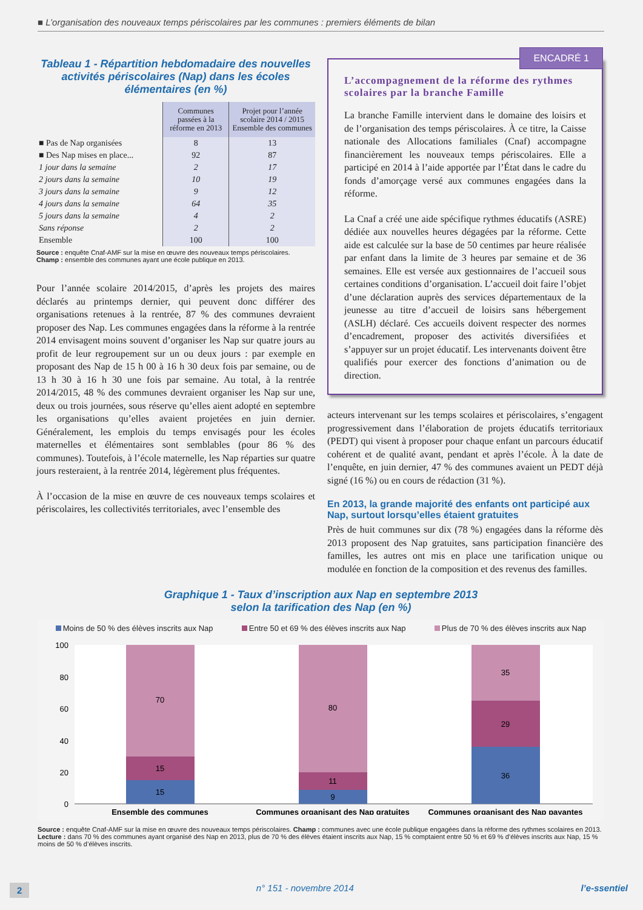■ L’organisation des nouveaux temps périscolaires par les communes : premiers éléments de bilan
Tableau 1 - Répartition hebdomadaire des nouvelles activités périscolaires (Nap) dans les écoles élémentaires (en %)
| | Communes passées à la réforme en 2013 | Projet pour l’année scolaire 2014 / 2015 Ensemble des communes |
| --- | --- | --- |
| ■ Pas de Nap organisées | 8 | 13 |
| ■ Des Nap mises en place... | 92 | 87 |
| 1 jour dans la semaine | 2 | 17 |
| 2 jours dans la semaine | 10 | 19 |
| 3 jours dans la semaine | 9 | 12 |
| 4 jours dans la semaine | 64 | 35 |
| 5 jours dans la semaine | 4 | 2 |
| Sans réponse | 2 | 2 |
| Ensemble | 100 | 100 |
Source : enquête Cnaf-AMF sur la mise en œuvre des nouveaux temps périscolaires.
Champ : ensemble des communes ayant une école publique en 2013.
Pour l’année scolaire 2014/2015, d’après les projets des maires déclarés au printemps dernier, qui peuvent donc différer des organisations retenues à la rentrée, 87 % des communes devraient proposer des Nap. Les communes engagées dans la réforme à la rentrée 2014 envisagent moins souvent d’organiser les Nap sur quatre jours au profit de leur regroupement sur un ou deux jours : par exemple en proposant des Nap de 15 h 00 à 16 h 30 deux fois par semaine, ou de 13 h 30 à 16 h 30 une fois par semaine. Au total, à la rentrée 2014/2015, 48 % des communes devraient organiser les Nap sur une, deux ou trois journées, sous réserve qu’elles aient adopté en septembre les organisations qu’elles avaient projetées en juin dernier. Généralement, les emplois du temps envisagés pour les écoles maternelles et élémentaires sont semblables (pour 86 % des communes). Toutefois, à l’école maternelle, les Nap réparties sur quatre jours resteraient, à la rentrée 2014, légèrement plus fréquentes.
À l’occasion de la mise en œuvre de ces nouveaux temps scolaires et périscolaires, les collectivités territoriales, avec l’ensemble des
ENCADRÉ 1
L’accompagnement de la réforme des rythmes scolaires par la branche Famille
La branche Famille intervient dans le domaine des loisirs et de l’organisation des temps périscolaires. À ce titre, la Caisse nationale des Allocations familiales (Cnaf) accompagne financièrement les nouveaux temps périscolaires. Elle a participé en 2014 à l’aide apportée par l’État dans le cadre du fonds d’amorçage versé aux communes engagées dans la réforme.
La Cnaf a créé une aide spécifique rythmes éducatifs (ASRE) dédiée aux nouvelles heures dégagées par la réforme. Cette aide est calculée sur la base de 50 centimes par heure réalisée par enfant dans la limite de 3 heures par semaine et de 36 semaines. Elle est versée aux gestionnaires de l’accueil sous certaines conditions d’organisation. L’accueil doit faire l’objet d’une déclaration auprès des services départementaux de la jeunesse au titre d’accueil de loisirs sans hébergement (ASLH) déclaré. Ces accueils doivent respecter des normes d’encadrement, proposer des activités diversifiées et s’appuyer sur un projet éducatif. Les intervenants doivent être qualifiés pour exercer des fonctions d’animation ou de direction.
acteurs intervenant sur les temps scolaires et périscolaires, s’engagent progressivement dans l’élaboration de projets éducatifs territoriaux (PEDT) qui visent à proposer pour chaque enfant un parcours éducatif cohérent et de qualité avant, pendant et après l’école. À la date de l’enquête, en juin dernier, 47 % des communes avaient un PEDT déjà signé (16 %) ou en cours de rédaction (31 %).
En 2013, la grande majorité des enfants ont participé aux Nap, surtout lorsqu’elles étaient gratuites
Près de huit communes sur dix (78 %) engagées dans la réforme dès 2013 proposent des Nap gratuites, sans participation financière des familles, les autres ont mis en place une tarification unique ou modulée en fonction de la composition et des revenus des familles.
Graphique 1 - Taux d’inscription aux Nap en septembre 2013
selon la tarification des Nap (en %)
Moins de 50 % des élèves inscrits aux Nap Entre 50 et 69 % des élèves inscrits aux Nap Plus de 70 % des élèves inscrits aux Nap
100
80
60
40
20
0
70
15
15
80
11
9
35
29
36
Ensemble des communes
Communes organisant des Nap gratuites
Communes organisant des Nap payantes
Source : enquête Cnaf-AMF sur la mise en œuvre des nouveaux temps périscolaires. Champ : communes avec une école publique engagées dans la réforme des rythmes scolaires en 2013. Lecture : dans 70 % des communes ayant organisé des Nap en 2013, plus de 70 % des élèves étaient inscrits aux Nap, 15 % comptaient entre 50 % et 69 % d’élèves inscrits aux Nap, 15 % moins de 50 % d’élèves inscrits.
2 n° 151 - novembre 2014 l’e-ssentiel